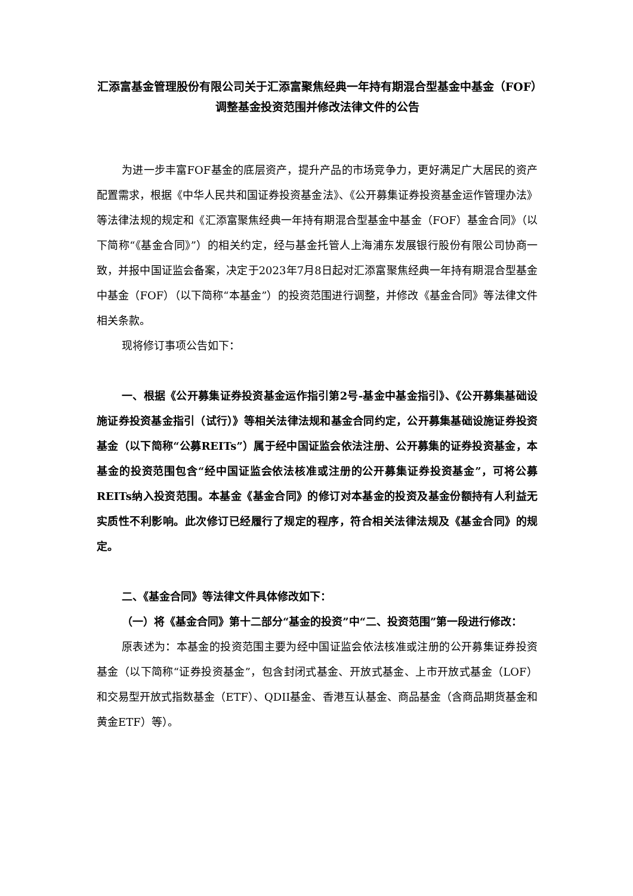汇添富基金管理股份有限公司关于汇添富聚焦经典一年持有期混合型基金中基金（FOF）调整基金投资范围并修改法律文件的公告
为进一步丰富FOF基金的底层资产，提升产品的市场竞争力，更好满足广大居民的资产配置需求，根据《中华人民共和国证券投资基金法》、《公开募集证券投资基金运作管理办法》等法律法规的规定和《汇添富聚焦经典一年持有期混合型基金中基金（FOF）基金合同》（以下简称“《基金合同》”）的相关约定，经与基金托管人上海浦东发展银行股份有限公司协商一致，并报中国证监会备案，决定于2023年7月8日起对汇添富聚焦经典一年持有期混合型基金中基金（FOF）（以下简称“本基金”）的投资范围进行调整，并修改《基金合同》等法律文件相关条款。
现将修订事项公告如下：
一、根据《公开募集证券投资基金运作指引第2号-基金中基金指引》、《公开募集基础设施证券投资基金指引（试行）》等相关法律法规和基金合同约定，公开募集基础设施证券投资基金（以下简称“公募REITs”）属于经中国证监会依法注册、公开募集的证券投资基金，本基金的投资范围包含“经中国证监会依法核准或注册的公开募集证券投资基金”，可将公募REITs纳入投资范围。本基金《基金合同》的修订对本基金的投资及基金份额持有人利益无实质性不利影响。此次修订已经履行了规定的程序，符合相关法律法规及《基金合同》的规定。
二、《基金合同》等法律文件具体修改如下：
（一）将《基金合同》第十二部分“基金的投资”中“二、投资范围”第一段进行修改：
原表述为：本基金的投资范围主要为经中国证监会依法核准或注册的公开募集证券投资基金（以下简称“证券投资基金”，包含封闭式基金、开放式基金、上市开放式基金（LOF）和交易型开放式指数基金（ETF）、QDII基金、香港互认基金、商品基金（含商品期货基金和黄金ETF）等）。